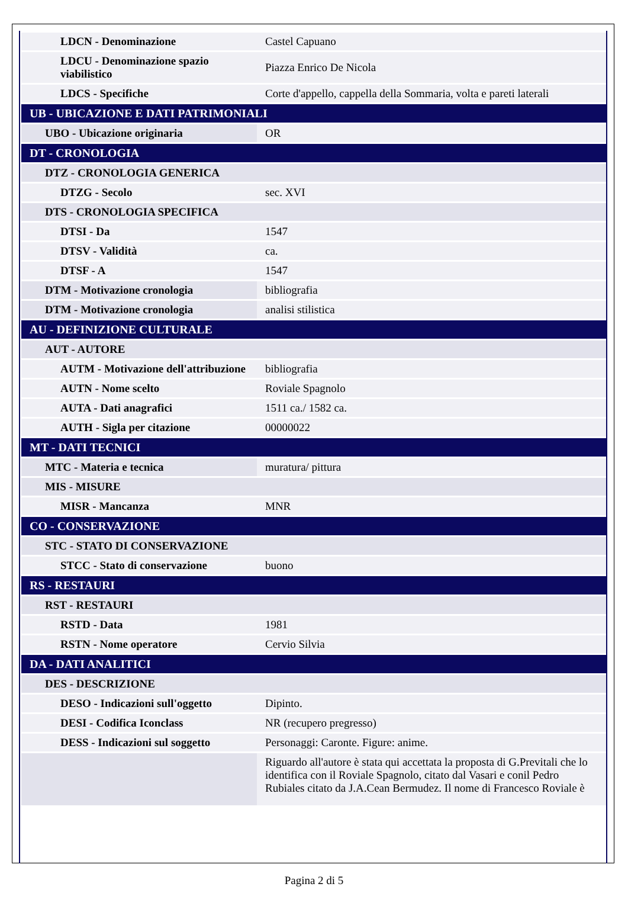| LDCN - Denominazione | Castel Capuano |
| LDCU - Denominazione spazio viabilistico | Piazza Enrico De Nicola |
| LDCS - Specifiche | Corte d'appello, cappella della Sommaria, volta e pareti laterali |
| UB - UBICAZIONE E DATI PATRIMONIALI | |
| UBO - Ubicazione originaria | OR |
| DT - CRONOLOGIA | |
| DTZ - CRONOLOGIA GENERICA | |
| DTZG - Secolo | sec. XVI |
| DTS - CRONOLOGIA SPECIFICA | |
| DTSI - Da | 1547 |
| DTSV - Validità | ca. |
| DTSF - A | 1547 |
| DTM - Motivazione cronologia | bibliografia |
| DTM - Motivazione cronologia | analisi stilistica |
| AU - DEFINIZIONE CULTURALE | |
| AUT - AUTORE | |
| AUTM - Motivazione dell'attribuzione | bibliografia |
| AUTN - Nome scelto | Roviale Spagnolo |
| AUTA - Dati anagrafici | 1511 ca./ 1582 ca. |
| AUTH - Sigla per citazione | 00000022 |
| MT - DATI TECNICI | |
| MTC - Materia e tecnica | muratura/ pittura |
| MIS - MISURE | |
| MISR - Mancanza | MNR |
| CO - CONSERVAZIONE | |
| STC - STATO DI CONSERVAZIONE | |
| STCC - Stato di conservazione | buono |
| RS - RESTAURI | |
| RST - RESTAURI | |
| RSTD - Data | 1981 |
| RSTN - Nome operatore | Cervio Silvia |
| DA - DATI ANALITICI | |
| DES - DESCRIZIONE | |
| DESO - Indicazioni sull'oggetto | Dipinto. |
| DESI - Codifica Iconclass | NR (recupero pregresso) |
| DESS - Indicazioni sul soggetto | Personaggi: Caronte. Figure: anime. |
| | Riguardo all'autore è stata qui accettata la proposta di G.Previtali che lo identifica con il Roviale Spagnolo, citato dal Vasari e conil Pedro Rubiales citato da J.A.Cean Bermudez. Il nome di Francesco Roviale è |
Pagina 2 di 5